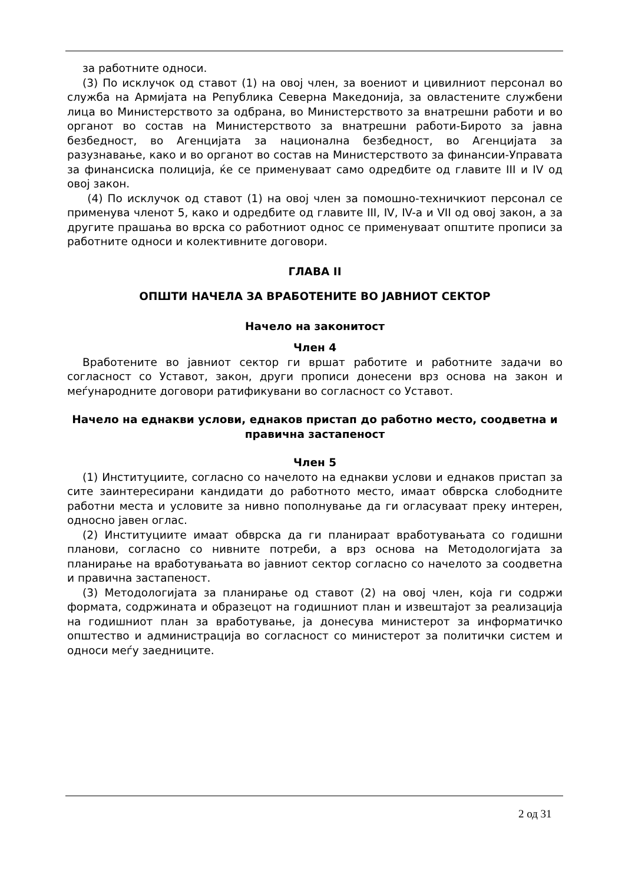за работните односи.
(3) По исклучок од ставот (1) на овој член, за воениот и цивилниот персонал во служба на Армијата на Република Северна Македонија, за овластените службени лица во Министерството за одбрана, во Министерството за внатрешни работи и во органот во состав на Министерството за внатрешни работи-Бирото за јавна безбедност, во Агенцијата за национална безбедност, во Агенцијата за разузнавање, како и во органот во состав на Министерството за финансии-Управата за финансиска полиција, ќе се применуваат само одредбите од главите III и IV од овој закон.
(4) По исклучок од ставот (1) на овој член за помошно-техничкиот персонал се применува членот 5, како и одредбите од главите III, IV, IV-а и VII од овој закон, а за другите прашања во врска со работниот однос се применуваат општите прописи за работните односи и колективните договори.
ГЛАВА II
ОПШТИ НАЧЕЛА ЗА ВРАБОТЕНИТЕ ВО ЈАВНИОТ СЕКТОР
Начело на законитост
Член 4
Вработените во јавниот сектор ги вршат работите и работните задачи во согласност со Уставот, закон, други прописи донесени врз основа на закон и меѓународните договори ратификувани во согласност со Уставот.
Начело на еднакви услови, еднаков пристап до работно место, соодветна и правична застапеност
Член 5
(1) Институциите, согласно со начелото на еднакви услови и еднаков пристап за сите заинтересирани кандидати до работното место, имаат обврска слободните работни места и условите за нивно пополнување да ги огласуваат преку интерен, односно јавен оглас.
(2) Институциите имаат обврска да ги планираат вработувањата со годишни планови, согласно со нивните потреби, а врз основа на Методологијата за планирање на вработувањата во јавниот сектор согласно со начелото за соодветна и правична застапеност.
(3) Методологијата за планирање од ставот (2) на овој член, која ги содржи формата, содржината и образецот на годишниот план и извештајот за реализација на годишниот план за вработување, ја донесува министерот за информатичко општество и администрација во согласност со министерот за политички систем и односи меѓу заедниците.
2 од 31